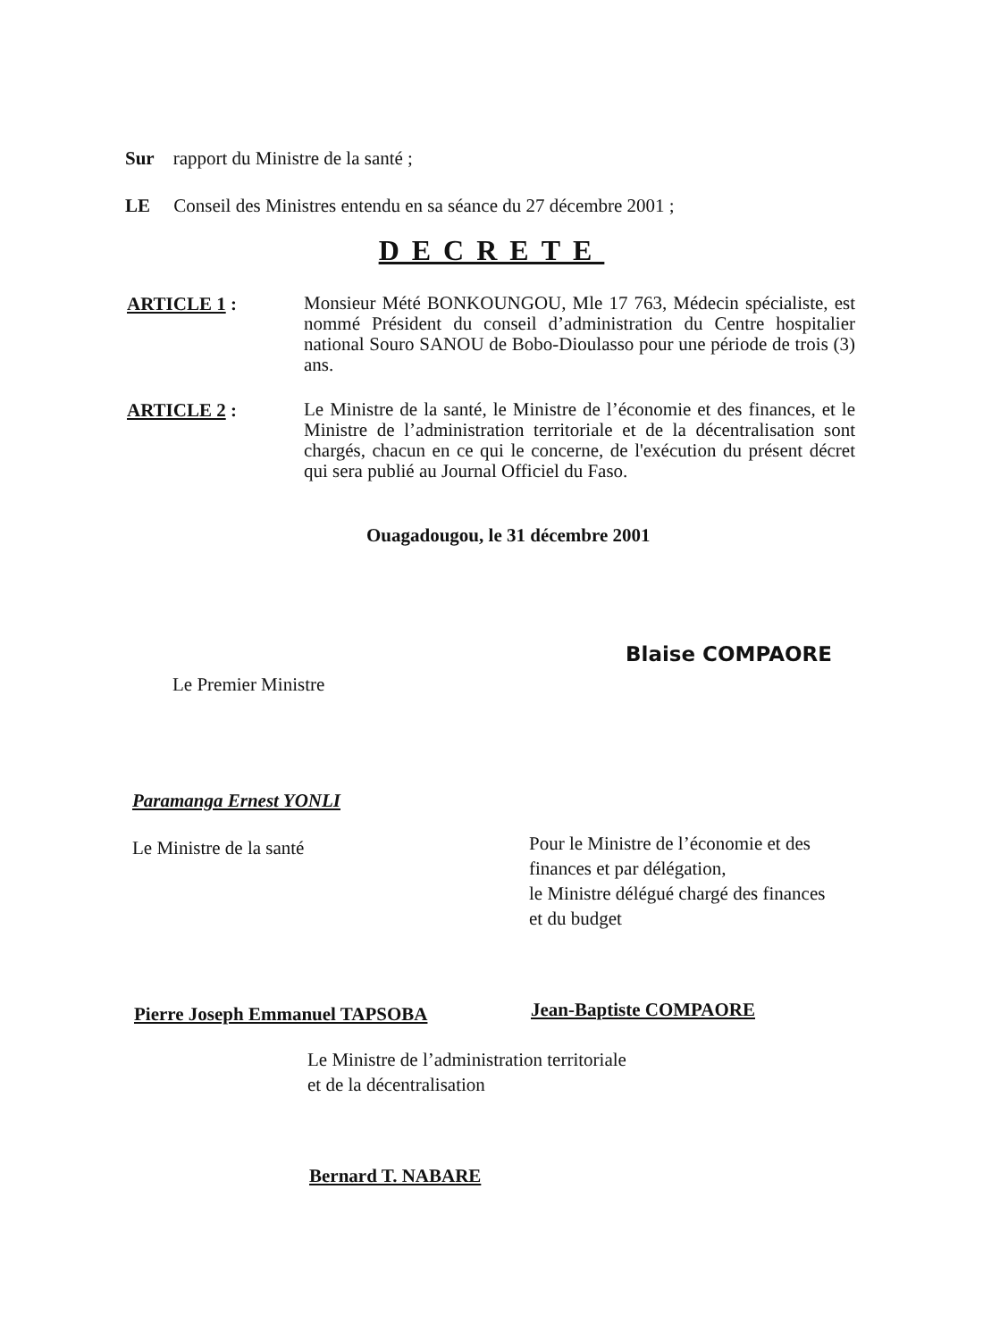Sur rapport du Ministre de la santé ;
LE Conseil des Ministres entendu en sa séance du 27 décembre 2001 ;
DECRETE
ARTICLE 1 :
Monsieur Mété BONKOUNGOU, Mle 17 763, Médecin spécialiste, est nommé Président du conseil d’administration du Centre hospitalier national Souro SANOU de Bobo-Dioulasso pour une période de trois (3) ans.
ARTICLE 2 :
Le Ministre de la santé, le Ministre de l’économie et des finances, et le Ministre de l’administration territoriale et de la décentralisation sont chargés, chacun en ce qui le concerne, de l'exécution du présent décret qui sera publié au Journal Officiel du Faso.
Ouagadougou, le 31 décembre 2001
Blaise COMPAORE
Le Premier Ministre
Paramanga Ernest YONLI
Le Ministre de la santé
Pour le Ministre de l’économie et des
finances et par délégation,
le Ministre délégué chargé des finances
et du budget
Pierre Joseph Emmanuel TAPSOBA Jean-Baptiste COMPAORE
Le Ministre de l’administration territoriale
et de la décentralisation
Bernard T. NABARE